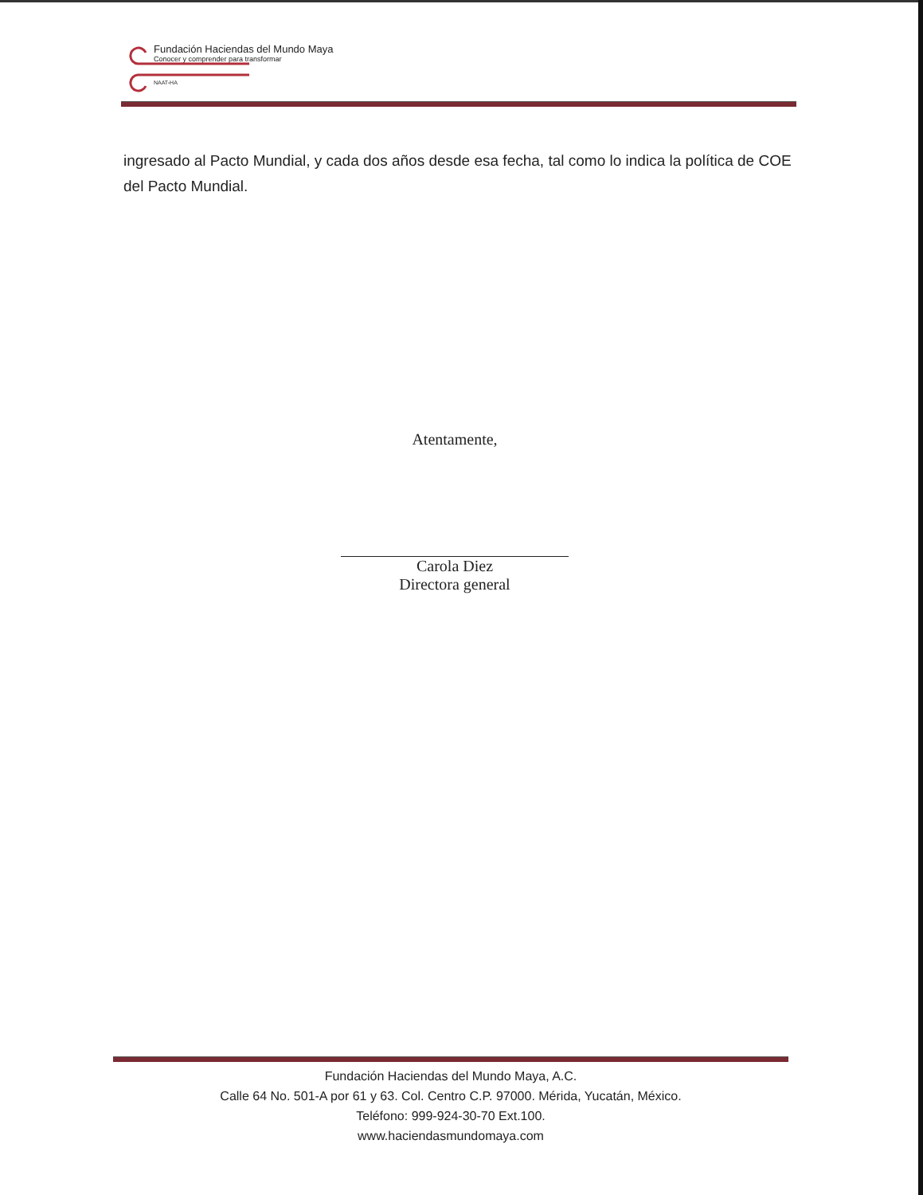Fundación Haciendas del Mundo Maya
Conocer y comprender para transformar
NAAT-HA
ingresado al Pacto Mundial, y cada dos años desde esa fecha, tal como lo indica la política de COE del Pacto Mundial.
Atentamente,
Carola Diez
Directora general
Fundación Haciendas del Mundo Maya, A.C.
Calle 64 No. 501-A por 61 y 63. Col. Centro C.P. 97000. Mérida, Yucatán, México.
Teléfono: 999-924-30-70 Ext.100.
www.haciendasmundomaya.com